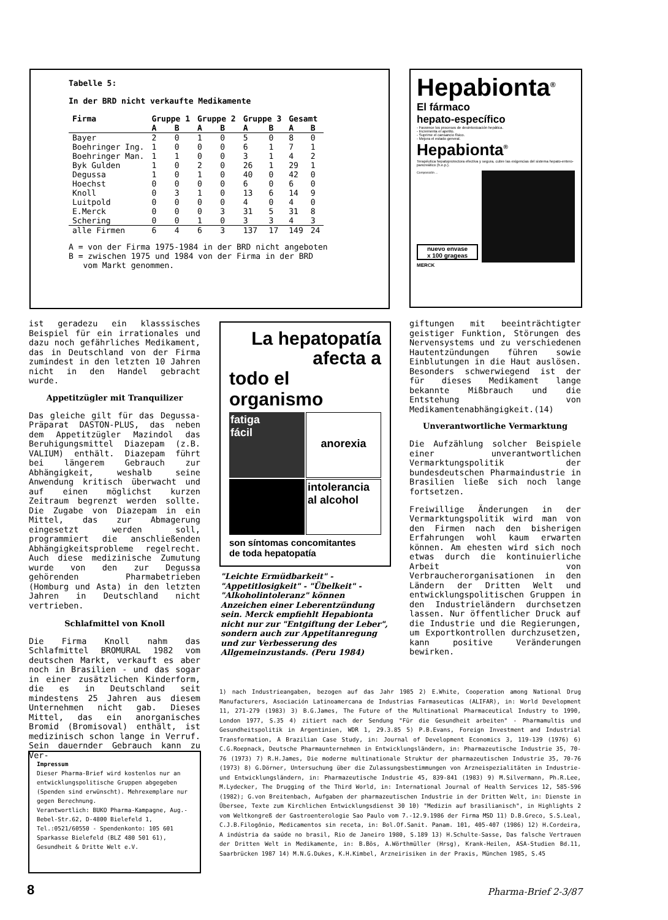Tabelle 5:
In der BRD nicht verkaufte Medikamente
| Firma | Gruppe 1 | | Gruppe 2 | | Gruppe 3 | | Gesamt | |
| --- | --- | --- | --- | --- | --- | --- | --- | --- |
| | A | B | A | B | A | B | A | B |
| Bayer | 2 | 0 | 1 | 0 | 5 | 0 | 8 | 0 |
| Boehringer Ing. | 1 | 0 | 0 | 0 | 6 | 1 | 7 | 1 |
| Boehringer Man. | 1 | 1 | 0 | 0 | 3 | 1 | 4 | 2 |
| Byk Gulden | 1 | 0 | 2 | 0 | 26 | 1 | 29 | 1 |
| Degussa | 1 | 0 | 1 | 0 | 40 | 0 | 42 | 0 |
| Hoechst | 0 | 0 | 0 | 0 | 6 | 0 | 6 | 0 |
| Knoll | 0 | 3 | 1 | 0 | 13 | 6 | 14 | 9 |
| Luitpold | 0 | 0 | 0 | 0 | 4 | 0 | 4 | 0 |
| E.Merck | 0 | 0 | 0 | 3 | 31 | 5 | 31 | 8 |
| Schering | 0 | 0 | 1 | 0 | 3 | 3 | 4 | 3 |
| alle Firmen | 6 | 4 | 6 | 3 | 137 | 17 | 149 | 24 |
A = von der Firma 1975-1984 in der BRD nicht angeboten
B = zwischen 1975 und 1984 von der Firma in der BRD
vom Markt genommen.
Hepabionta<sup>®</sup>
El fármaco
hepato-específico
- Favorece los procesos de desintoxicación hepática.
- Incrementa el apetito.
- Suprime el cansancio físico.
- Mejora el estado general.
Hepabionta<sup>®</sup>
Terapéutica hepatoprotectora efectiva y segura, cubre las exigencias del sistema hepato-entero-pancreático (h.e.p.).
Composición ...
nuevo envase
x 100 grageas
MERCK
ist geradezu ein klasssisches Beispiel für ein irrationales und dazu noch gefährliches Medikament, das in Deutschland von der Firma zumindest in den letzten 10 Jahren nicht in den Handel gebracht wurde.
Appetitzügler mit Tranquilizer
Das gleiche gilt für das Degussa-Präparat DASTON-PLUS, das neben dem Appetitzügler Mazindol das Beruhigungsmittel Diazepam (z.B. VALIUM) enthält. Diazepam führt bei längerem Gebrauch zur Abhängigkeit, weshalb seine Anwendung kritisch überwacht und auf einen möglichst kurzen Zeitraum begrenzt werden sollte. Die Zugabe von Diazepam in ein Mittel, das zur Abmagerung eingesetzt werden soll, programmiert die anschließenden Abhängigkeitsprobleme regelrecht. Auch diese medizinische Zumutung wurde von den zur Degussa gehörenden Pharmabetrieben (Homburg und Asta) in den letzten Jahren in Deutschland nicht vertrieben.
Schlafmittel von Knoll
Die Firma Knoll nahm das Schlafmittel BROMURAL 1982 vom deutschen Markt, verkauft es aber noch in Brasilien - und das sogar in einer zusätzlichen Kinderform, die es in Deutschland seit mindestens 25 Jahren aus diesem Unternehmen nicht gab. Dieses Mittel, das ein anorganisches Bromid (Bromisoval) enthält, ist medizinisch schon lange in Verruf. Sein dauernder Gebrauch kann zu Ver-
La hepatopatía
afecta a
todo el organismo
fatiga
fácil
anorexia
intolerancia
al alcohol
son síntomas concomitantes
de toda hepatopatía
"Leichte Ermüdbarkeit" - "Appetitlosigkeit" - "Übelkeit" - "Alkoholintoleranz" können Anzeichen einer Leberentzündung sein. Merck empfiehlt Hepabionta nicht nur zur "Entgiftung der Leber", sondern auch zur Appetitanregung und zur Verbesserung des Allgemeinzustands. (Peru 1984)
giftungen mit beeinträchtigter geistiger Funktion, Störungen des Nervensystems und zu verschiedenen Hautentzündungen führen sowie Einblutungen in die Haut auslösen. Besonders schwerwiegend ist der für dieses Medikament lange bekannte Mißbrauch und die Entstehung von Medikamentenabhängigkeit.(14)
Unverantwortliche Vermarktung
Die Aufzählung solcher Beispiele einer unverantwortlichen Vermarktungspolitik der bundesdeutschen Pharmaindustrie in Brasilien ließe sich noch lange fortsetzen.
Freiwillige Änderungen in der Vermarktungspolitik wird man von den Firmen nach den bisherigen Erfahrungen wohl kaum erwarten können. Am ehesten wird sich noch etwas durch die kontinuierliche Arbeit von Verbraucherorganisationen in den Ländern der Dritten Welt und entwicklungspolitischen Gruppen in den Industrieländern durchsetzen lassen. Nur öffentlicher Druck auf die Industrie und die Regierungen, um Exportkontrollen durchzusetzen, kann positive Veränderungen bewirken.
1) nach Industrieangaben, bezogen auf das Jahr 1985 2) E.White, Cooperation among National Drug Manufacturers, Asociación Latinoamercana de Industrias Farmaseuticas (ALIFAR), in: World Development 11, 271-279 (1983) 3) B.G.James, The Future of the Multinational Pharmaceutical Industry to 1990, London 1977, S.35 4) zitiert nach der Sendung "Für die Gesundheit arbeiten" - Pharmamultis und Gesundheitspolitik in Argentinien, WDR 1, 29.3.85 5) P.B.Evans, Foreign Investment and Industrial Transformation, A Brazilian Case Study, in: Journal of Development Economics 3, 119-139 (1976) 6) C.G.Roepnack, Deutsche Pharmaunternehmen in Entwicklungsländern, in: Pharmazeutische Industrie 35, 70-76 (1973) 7) R.H.James, Die moderne multinationale Struktur der pharmazeutischen Industrie 35, 70-76 (1973) 8) G.Dörner, Untersuchung über die Zulassungsbestimmungen von Arzneispezialitäten in Industrie- und Entwicklungsländern, in: Pharmazeutische Industrie 45, 839-841 (1983) 9) M.Silvermann, Ph.R.Lee, M.Lydecker, The Drugging of the Third World, in: International Journal of Health Services 12, 585-596 (1982); G.von Breitenbach, Aufgaben der pharmazeutischen Industrie in der Dritten Welt, in: Dienste in Übersee, Texte zum Kirchlichen Entwicklungsdienst 30 10) "Medizin auf brasilianisch", in Highlights 2 vom Weltkongreß der Gastroenterologie Sao Paulo vom 7.-12.9.1986 der Firma MSD 11) D.B.Greco, S.S.Leal, C.J.B.Filogônio, Medicamentos sin receta, in: Bol.Of.Sanit. Panam. 101, 405-407 (1986) 12) H.Cordeira, A indústria da saúde no brasil, Rio de Janeiro 1980, S.189 13) H.Schulte-Sasse, Das falsche Vertrauen der Dritten Welt in Medikamente, in: B.Bös, A.Wörthmüller (Hrsg), Krank-Heilen, ASA-Studien Bd.11, Saarbrücken 1987 14) M.N.G.Dukes, K.H.Kimbel, Arzneirisiken in der Praxis, München 1985, S.45
Impressum
Dieser Pharma-Brief wird kostenlos nur an entwicklungspolitische Gruppen abgegeben (Spenden sind erwünscht). Mehrexemplare nur gegen Berechnung.
Verantwortlich: BUKO Pharma-Kampagne, Aug.-Bebel-Str.62, D-4800 Bielefeld 1, Tel.:0521/60550 - Spendenkonto: 105 601 Sparkasse Bielefeld (BLZ 480 501 61), Gesundheit & Dritte Welt e.V.
8 Pharma-Brief 2-3/87